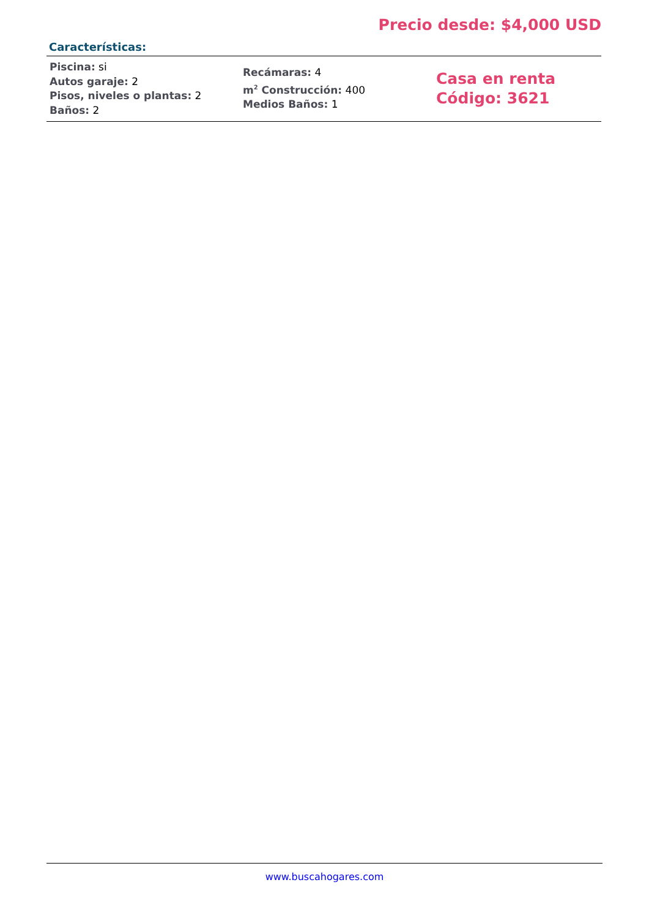Precio desde: $4,000 USD
Características:
| Piscina: si Autos garaje: 2 Pisos, niveles o plantas: 2 Baños: 2 | Recámaras: 4 m<sup>2</sup> Construcción: 400 Medios Baños: 1 | Casa en renta Código: 3621 |
www.buscahogares.com